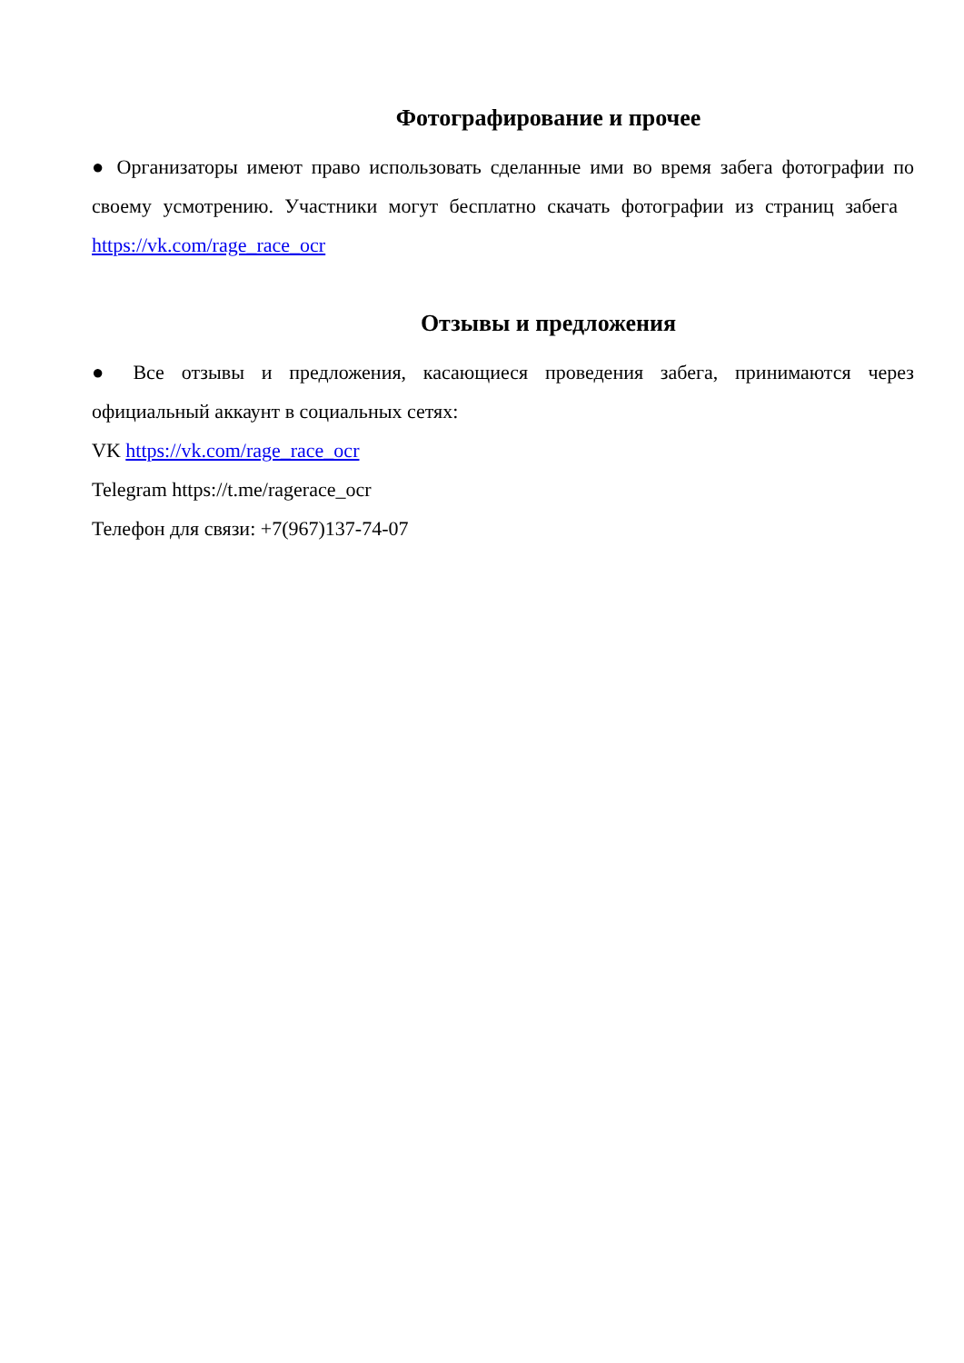Фотографирование и прочее
● Организаторы имеют право использовать сделанные ими во время забега фотографии по своему усмотрению. Участники могут бесплатно скачать фотографии из страниц забега https://vk.com/rage_race_ocr
Отзывы и предложения
● Все отзывы и предложения, касающиеся проведения забега, принимаются через официальный аккаунт в социальных сетях:
VK https://vk.com/rage_race_ocr
Telegram https://t.me/ragerace_ocr
Телефон для связи: +7(967)137-74-07